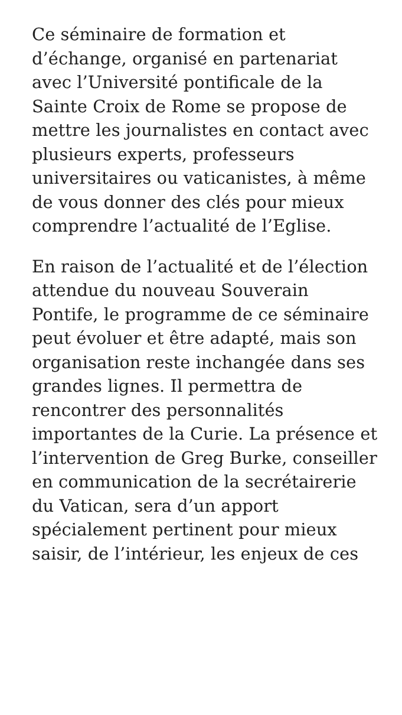Ce séminaire de formation et d’échange, organisé en partenariat avec l’Université pontificale de la Sainte Croix de Rome se propose de mettre les journalistes en contact avec plusieurs experts, professeurs universitaires ou vaticanistes, à même de vous donner des clés pour mieux comprendre l’actualité de l’Eglise.
En raison de l’actualité et de l’élection attendue du nouveau Souverain Pontife, le programme de ce séminaire peut évoluer et être adapté, mais son organisation reste inchangée dans ses grandes lignes. Il permettra de rencontrer des personnalités importantes de la Curie. La présence et l’intervention de Greg Burke, conseiller en communication de la secrétairerie du Vatican, sera d’un apport spécialement pertinent pour mieux saisir, de l’intérieur, les enjeux de ces